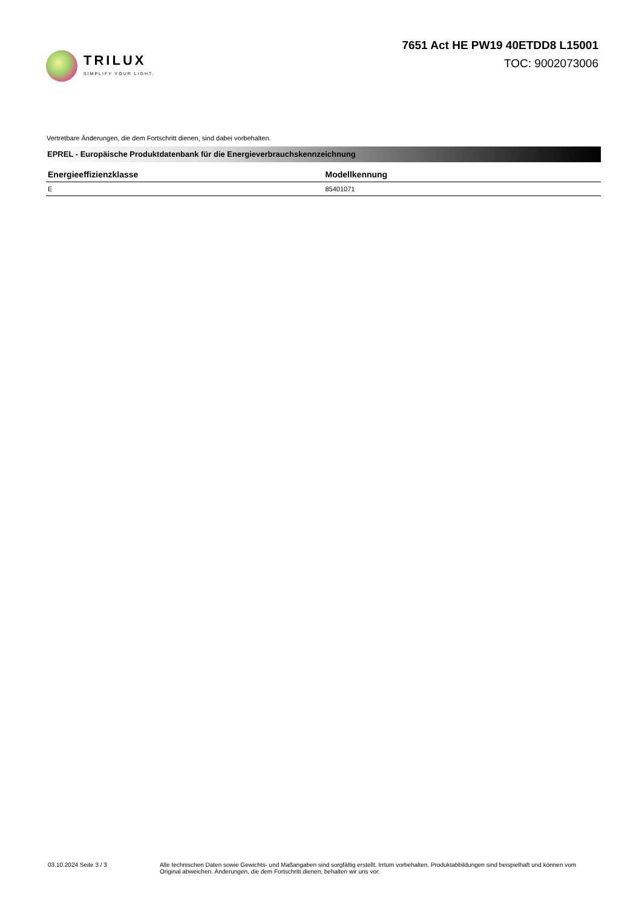TRILUX
SIMPLIFY YOUR LIGHT.
7651 Act HE PW19 40ETDD8 L15001
TOC: 9002073006
Vertretbare Änderungen, die dem Fortschritt dienen, sind dabei vorbehalten.
EPREL - Europäische Produktdatenbank für die Energieverbrauchskennzeichnung
| Energieeffizienzklasse | Modellkennung |
| --- | --- |
| E | 85401071 |
03.10.2024 Seite 3 / 3 Alle technischen Daten sowie Gewichts- und Maßangaben sind sorgfältig erstellt. Irrtum vorbehalten. Produktabbildungen sind beispielhaft und können vom Original abweichen. Änderungen, die dem Fortschritt dienen, behalten wir uns vor.